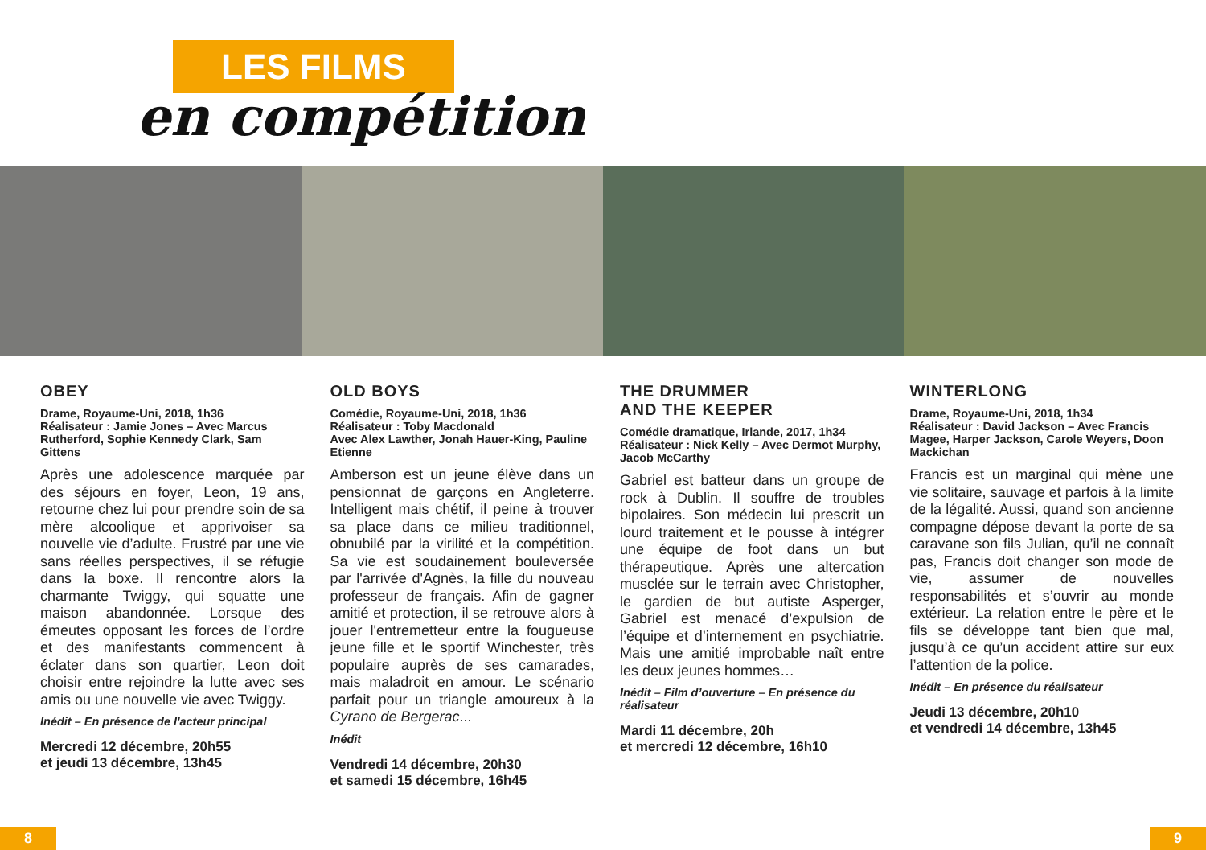LES FILMS
en compétition
OBEY
Drame, Royaume-Uni, 2018, 1h36
Réalisateur : Jamie Jones – Avec Marcus Rutherford, Sophie Kennedy Clark, Sam Gittens
Après une adolescence marquée par des séjours en foyer, Leon, 19 ans, retourne chez lui pour prendre soin de sa mère alcoolique et apprivoiser sa nouvelle vie d’adulte. Frustré par une vie sans réelles perspectives, il se réfugie dans la boxe. Il rencontre alors la charmante Twiggy, qui squatte une maison abandonnée. Lorsque des émeutes opposant les forces de l’ordre et des manifestants commencent à éclater dans son quartier, Leon doit choisir entre rejoindre la lutte avec ses amis ou une nouvelle vie avec Twiggy.
Inédit – En présence de l'acteur principal
Mercredi 12 décembre, 20h55
et jeudi 13 décembre, 13h45
OLD BOYS
Comédie, Royaume-Uni, 2018, 1h36
Réalisateur : Toby Macdonald
Avec Alex Lawther, Jonah Hauer-King, Pauline Etienne
Amberson est un jeune élève dans un pensionnat de garçons en Angleterre. Intelligent mais chétif, il peine à trouver sa place dans ce milieu traditionnel, obnubilé par la virilité et la compétition. Sa vie est soudainement bouleversée par l'arrivée d'Agnès, la fille du nouveau professeur de français. Afin de gagner amitié et protection, il se retrouve alors à jouer l'entremetteur entre la fougueuse jeune fille et le sportif Winchester, très populaire auprès de ses camarades, mais maladroit en amour. Le scénario parfait pour un triangle amoureux à la Cyrano de Bergerac...
Inédit
Vendredi 14 décembre, 20h30
et samedi 15 décembre, 16h45
THE DRUMMER
AND THE KEEPER
Comédie dramatique, Irlande, 2017, 1h34
Réalisateur : Nick Kelly – Avec Dermot Murphy, Jacob McCarthy
Gabriel est batteur dans un groupe de rock à Dublin. Il souffre de troubles bipolaires. Son médecin lui prescrit un lourd traitement et le pousse à intégrer une équipe de foot dans un but thérapeutique. Après une altercation musclée sur le terrain avec Christopher, le gardien de but autiste Asperger, Gabriel est menacé d’expulsion de l’équipe et d’internement en psychiatrie. Mais une amitié improbable naît entre les deux jeunes hommes…
Inédit – Film d’ouverture – En présence du réalisateur
Mardi 11 décembre, 20h
et mercredi 12 décembre, 16h10
WINTERLONG
Drame, Royaume-Uni, 2018, 1h34
Réalisateur : David Jackson – Avec Francis Magee, Harper Jackson, Carole Weyers, Doon Mackichan
Francis est un marginal qui mène une vie solitaire, sauvage et parfois à la limite de la légalité. Aussi, quand son ancienne compagne dépose devant la porte de sa caravane son fils Julian, qu’il ne connaît pas, Francis doit changer son mode de vie, assumer de nouvelles responsabilités et s’ouvrir au monde extérieur. La relation entre le père et le fils se développe tant bien que mal, jusqu’à ce qu’un accident attire sur eux l’attention de la police.
Inédit – En présence du réalisateur
Jeudi 13 décembre, 20h10
et vendredi 14 décembre, 13h45
8 9